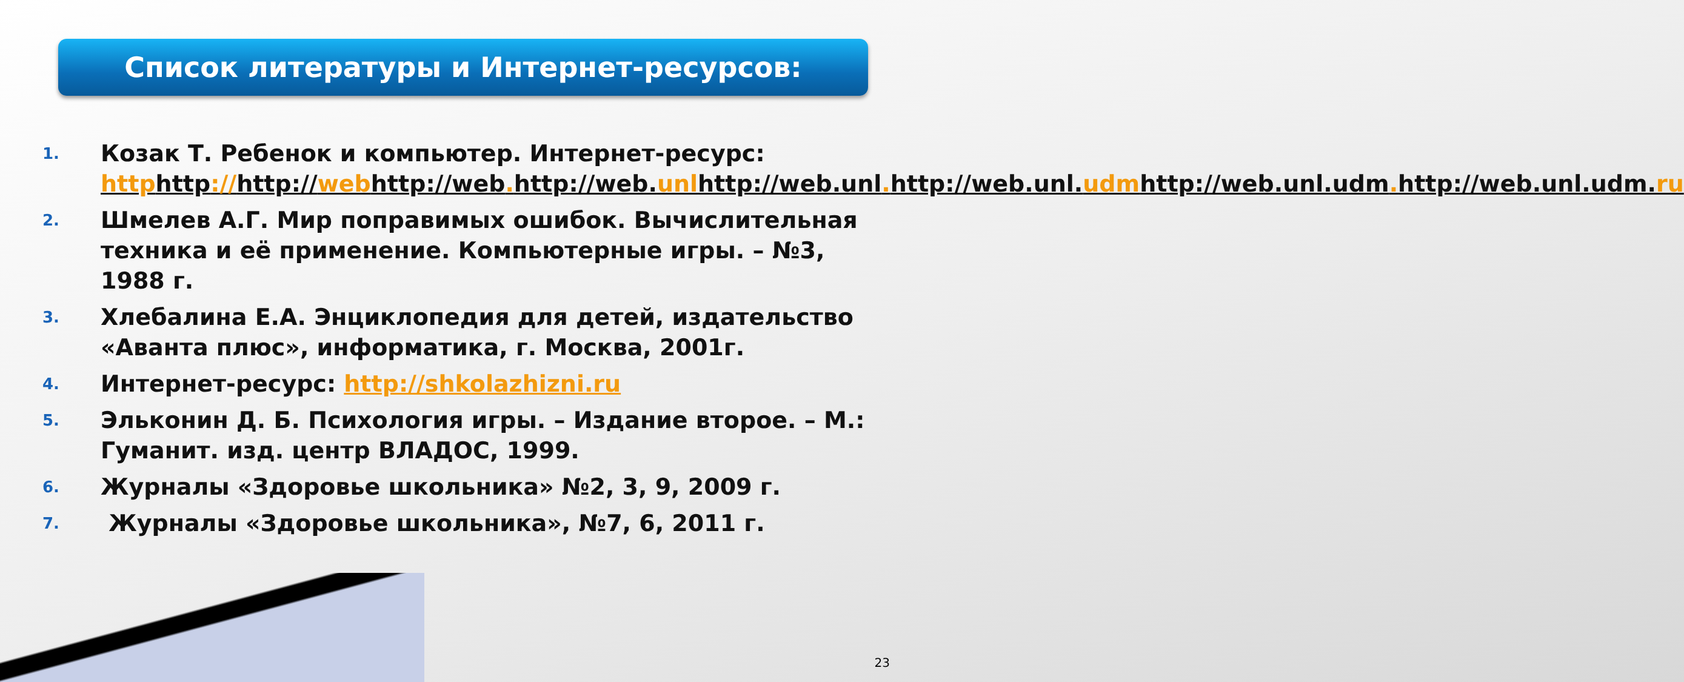Список литературы и Интернет-ресурсов:
1. Козак Т. Ребенок и компьютер. Интернет-ресурс: httphttp://http://webhttp://web. http://web.unlhttp://web.unl. http://web.unl.udmhttp://web.unl.udm. http://web.unl.udm.ru
2. Шмелев А.Г. Мир поправимых ошибок. Вычислительная техника и её применение. Компьютерные игры. – №3, 1988 г.
3. Хлебалина Е.А. Энциклопедия для детей, издательство «Аванта плюс», информатика, г. Москва, 2001г.
4. Интернет-ресурс: http://shkolazhizni.ru
5. Эльконин Д. Б. Психология игры. – Издание второе. – М.: Гуманит. изд. центр ВЛАДОС, 1999.
6. Журналы «Здоровье школьника» №2, 3, 9, 2009 г.
7. Журналы «Здоровье школьника», №7, 6, 2011 г.
23